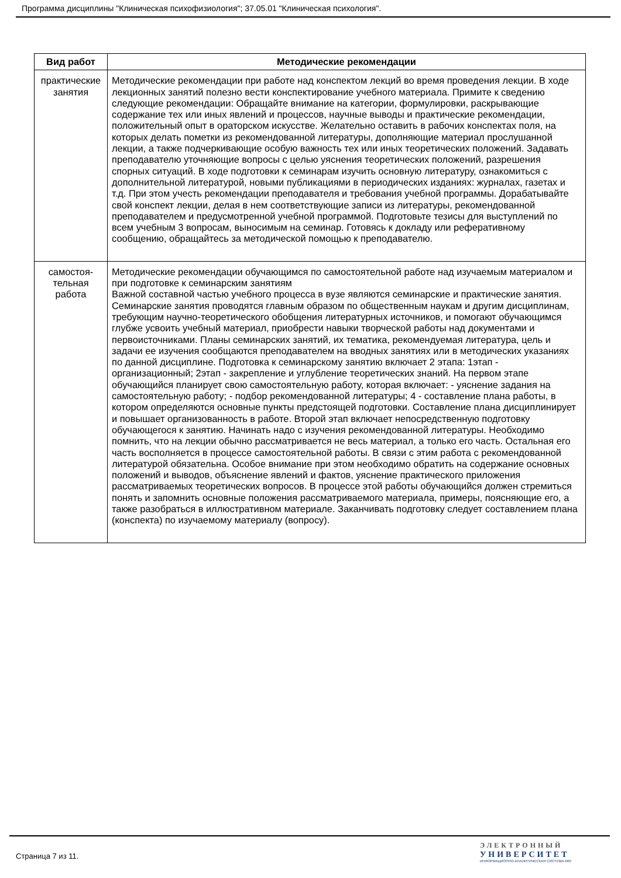Программа дисциплины "Клиническая психофизиология"; 37.05.01 "Клиническая психология".
| Вид работ | Методические рекомендации |
| --- | --- |
| практические занятия | Методические рекомендации при работе над конспектом лекций во время проведения лекции. В ходе лекционных занятий полезно вести конспектирование учебного материала. Примите к сведению следующие рекомендации: Обращайте внимание на категории, формулировки, раскрывающие содержание тех или иных явлений и процессов, научные выводы и практические рекомендации, положительный опыт в ораторском искусстве. Желательно оставить в рабочих конспектах поля, на которых делать пометки из рекомендованной литературы, дополняющие материал прослушанной лекции, а также подчеркивающие особую важность тех или иных теоретических положений. Задавать преподавателю уточняющие вопросы с целью уяснения теоретических положений, разрешения спорных ситуаций. В ходе подготовки к семинарам изучить основную литературу, ознакомиться с дополнительной литературой, новыми публикациями в периодических изданиях: журналах, газетах и т.д. При этом учесть рекомендации преподавателя и требования учебной программы. Дорабатывайте свой конспект лекции, делая в нем соответствующие записи из литературы, рекомендованной преподавателем и предусмотренной учебной программой. Подготовьте тезисы для выступлений по всем учебным 3 вопросам, выносимым на семинар. Готовясь к докладу или реферативному сообщению, обращайтесь за методической помощью к преподавателю. |
| самостоя- тельная работа | Методические рекомендации обучающимся по самостоятельной работе над изучаемым материалом и при подготовке к семинарским занятиям Важной составной частью учебного процесса в вузе являются семинарские и практические занятия. Семинарские занятия проводятся главным образом по общественным наукам и другим дисциплинам, требующим научно-теоретического обобщения литературных источников, и помогают обучающимся глубже усвоить учебный материал, приобрести навыки творческой работы над документами и первоисточниками. Планы семинарских занятий, их тематика, рекомендуемая литература, цель и задачи ее изучения сообщаются преподавателем на вводных занятиях или в методических указаниях по данной дисциплине. Подготовка к семинарскому занятию включает 2 этапа: 1этап - организационный; 2этап - закрепление и углубление теоретических знаний. На первом этапе обучающийся планирует свою самостоятельную работу, которая включает: - уяснение задания на самостоятельную работу; - подбор рекомендованной литературы; 4 - составление плана работы, в котором определяются основные пункты предстоящей подготовки. Составление плана дисциплинирует и повышает организованность в работе. Второй этап включает непосредственную подготовку обучающегося к занятию. Начинать надо с изучения рекомендованной литературы. Необходимо помнить, что на лекции обычно рассматривается не весь материал, а только его часть. Остальная его часть восполняется в процессе самостоятельной работы. В связи с этим работа с рекомендованной литературой обязательна. Особое внимание при этом необходимо обратить на содержание основных положений и выводов, объяснение явлений и фактов, уяснение практического приложения рассматриваемых теоретических вопросов. В процессе этой работы обучающийся должен стремиться понять и запомнить основные положения рассматриваемого материала, примеры, поясняющие его, а также разобраться в иллюстративном материале. Заканчивать подготовку следует составлением плана (конспекта) по изучаемому материалу (вопросу). |
Страница 7 из 11.
ЭЛЕКТРОННЫЙ
УНИВЕРСИТЕТ
ИНФОРМАЦИОННО-АНАЛИТИЧЕСКАЯ СИСТЕМА КФУ